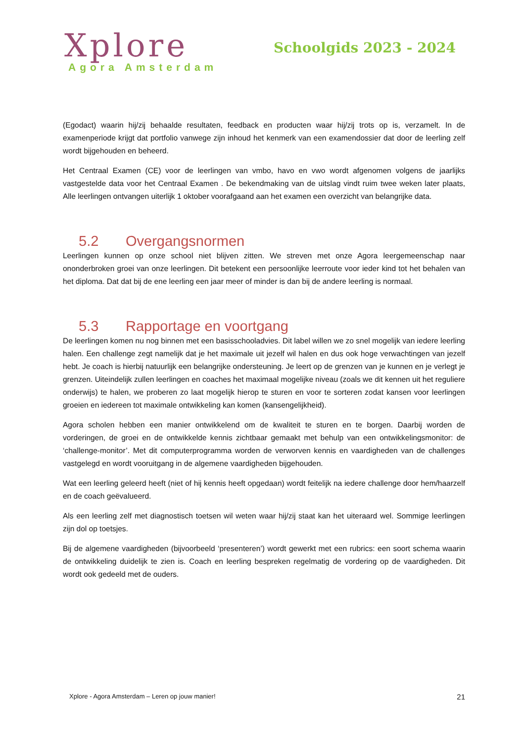Xplore
Agora Amsterdam
Schoolgids 2023 - 2024
(Egodact) waarin hij/zij behaalde resultaten, feedback en producten waar hij/zij trots op is, verzamelt. In de examenperiode krijgt dat portfolio vanwege zijn inhoud het kenmerk van een examendossier dat door de leerling zelf wordt bijgehouden en beheerd.
Het Centraal Examen (CE) voor de leerlingen van vmbo, havo en vwo wordt afgenomen volgens de jaarlijks vastgestelde data voor het Centraal Examen . De bekendmaking van de uitslag vindt ruim twee weken later plaats, Alle leerlingen ontvangen uiterlijk 1 oktober voorafgaand aan het examen een overzicht van belangrijke data.
5.2 Overgangsnormen
Leerlingen kunnen op onze school niet blijven zitten. We streven met onze Agora leergemeenschap naar ononderbroken groei van onze leerlingen. Dit betekent een persoonlijke leerroute voor ieder kind tot het behalen van het diploma. Dat dat bij de ene leerling een jaar meer of minder is dan bij de andere leerling is normaal.
5.3 Rapportage en voortgang
De leerlingen komen nu nog binnen met een basisschooladvies. Dit label willen we zo snel mogelijk van iedere leerling halen. Een challenge zegt namelijk dat je het maximale uit jezelf wil halen en dus ook hoge verwachtingen van jezelf hebt. Je coach is hierbij natuurlijk een belangrijke ondersteuning. Je leert op de grenzen van je kunnen en je verlegt je grenzen. Uiteindelijk zullen leerlingen en coaches het maximaal mogelijke niveau (zoals we dit kennen uit het reguliere onderwijs) te halen, we proberen zo laat mogelijk hierop te sturen en voor te sorteren zodat kansen voor leerlingen groeien en iedereen tot maximale ontwikkeling kan komen (kansengelijkheid).
Agora scholen hebben een manier ontwikkelend om de kwaliteit te sturen en te borgen. Daarbij worden de vorderingen, de groei en de ontwikkelde kennis zichtbaar gemaakt met behulp van een ontwikkelingsmonitor: de ‘challenge-monitor’. Met dit computerprogramma worden de verworven kennis en vaardigheden van de challenges vastgelegd en wordt vooruitgang in de algemene vaardigheden bijgehouden.
Wat een leerling geleerd heeft (niet of hij kennis heeft opgedaan) wordt feitelijk na iedere challenge door hem/haarzelf en de coach geëvalueerd.
Als een leerling zelf met diagnostisch toetsen wil weten waar hij/zij staat kan het uiteraard wel. Sommige leerlingen zijn dol op toetsjes.
Bij de algemene vaardigheden (bijvoorbeeld ‘presenteren’) wordt gewerkt met een rubrics: een soort schema waarin de ontwikkeling duidelijk te zien is. Coach en leerling bespreken regelmatig de vordering op de vaardigheden. Dit wordt ook gedeeld met de ouders.
Xplore - Agora Amsterdam – Leren op jouw manier! 21